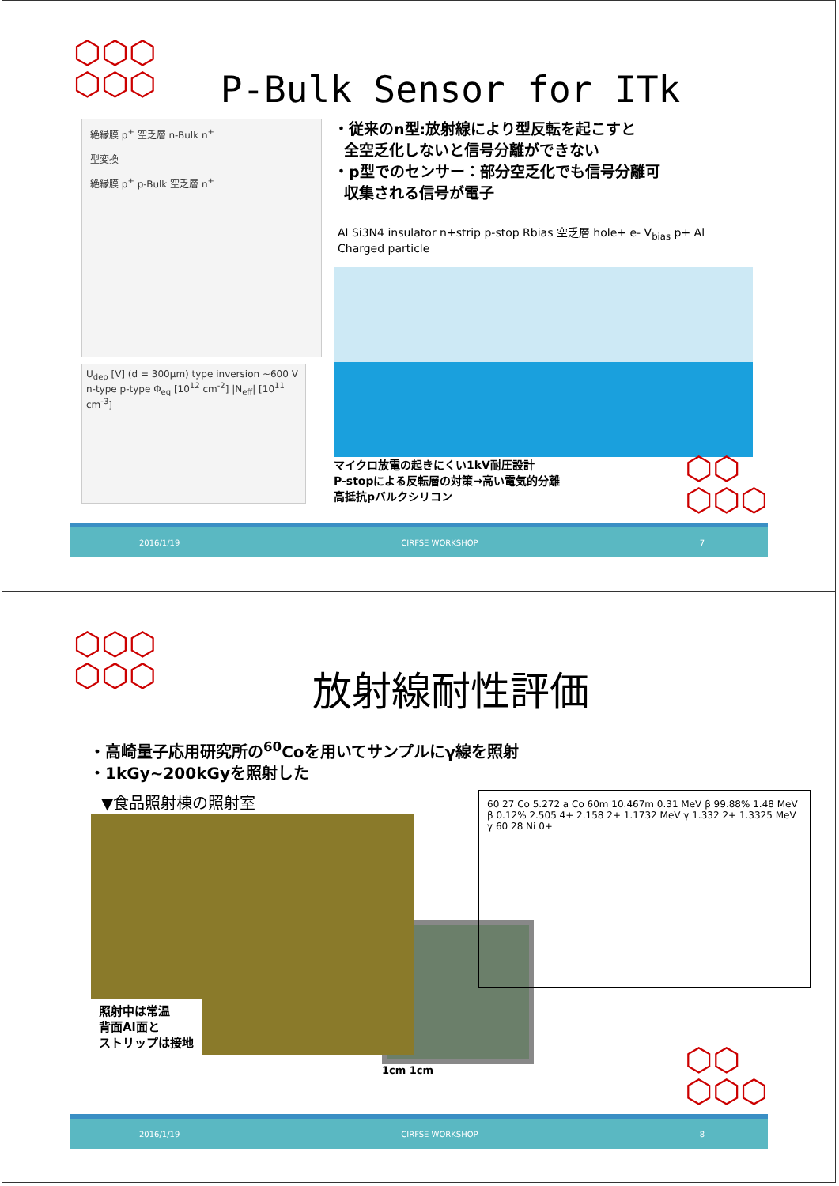⬡⬡⬡
⬡⬡⬡
P-Bulk Sensor for ITk
絶縁膜 p<sup>+</sup> 空乏層 n-Bulk n<sup>+</sup>
型変換
絶縁膜 p<sup>+</sup> p-Bulk 空乏層 n<sup>+</sup>
U<sub>dep</sub> [V] (d = 300μm) type inversion ~600 V n-type p-type Φ<sub>eq</sub> [10<sup>12</sup> cm<sup>-2</sup>] |N<sub>eff</sub>| [10<sup>11</sup> cm<sup>-3</sup>]
・従来のn型:放射線により型反転を起こすと
全空乏化しないと信号分離ができない
・p型でのセンサー：部分空乏化でも信号分離可
収集される信号が電子
Al Si3N4 insulator n+strip p-stop Rbias 空乏層 hole+ e- V<sub>bias</sub> p+ Al Charged particle
マイクロ放電の起きにくい1kV耐圧設計
P-stopによる反転層の対策→高い電気的分離
高抵抗pバルクシリコン
⬡⬡
⬡⬡⬡
2016/1/19 CIRFSE WORKSHOP 7
⬡⬡⬡
⬡⬡⬡
放射線耐性評価
・高崎量子応用研究所の<sup>60</sup>Coを用いてサンプルにγ線を照射
・1kGy~200kGyを照射した
▼食品照射棟の照射室
照射中は常温
背面Al面と
ストリップは接地
1cm 1cm
60 27 Co 5.272 a Co 60m 10.467m 0.31 MeV β 99.88% 1.48 MeV β 0.12% 2.505 4+ 2.158 2+ 1.1732 MeV γ 1.332 2+ 1.3325 MeV γ 60 28 Ni 0+
⬡⬡
⬡⬡⬡
2016/1/19 CIRFSE WORKSHOP 8